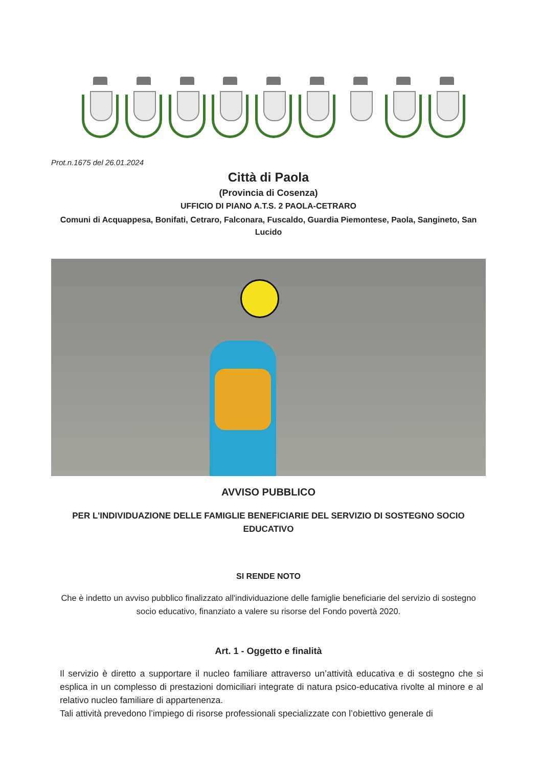Prot.n.1675 del 26.01.2024
Città di Paola
(Provincia di Cosenza)
UFFICIO DI PIANO A.T.S. 2 PAOLA-CETRARO
Comuni di Acquappesa, Bonifati, Cetraro, Falconara, Fuscaldo, Guardia Piemontese, Paola, Sangineto, San Lucido
AVVISO PUBBLICO
PER L'INDIVIDUAZIONE DELLE FAMIGLIE BENEFICIARIE DEL SERVIZIO DI SOSTEGNO SOCIO EDUCATIVO
SI RENDE NOTO
Che è indetto un avviso pubblico finalizzato all'individuazione delle famiglie beneficiarie del servizio di sostegno socio educativo, finanziato a valere su risorse del Fondo povertà 2020.
Art. 1 - Oggetto e finalità
Il servizio è diretto a supportare il nucleo familiare attraverso un’attività educativa e di sostegno che si esplica in un complesso di prestazioni domiciliari integrate di natura psico-educativa rivolte al minore e al relativo nucleo familiare di appartenenza.
Tali attività prevedono l’impiego di risorse professionali specializzate con l’obiettivo generale di